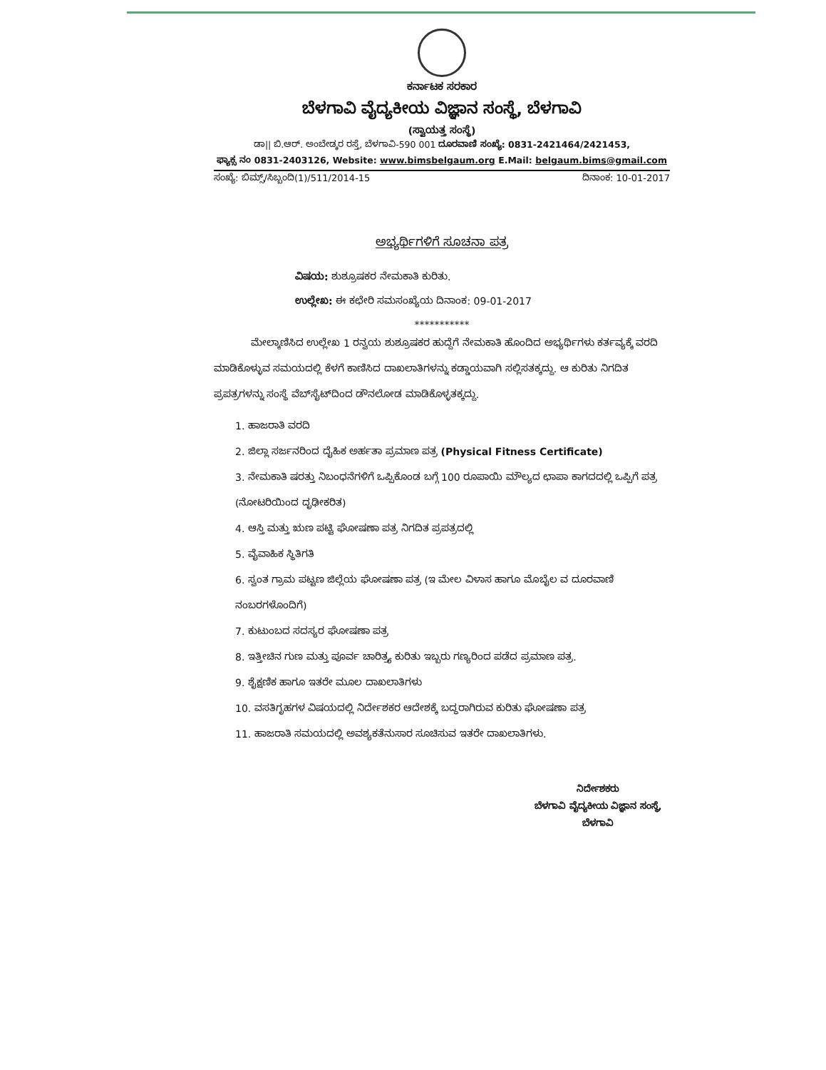ಕರ್ನಾಟಕ ಸರಕಾರ
ಬೆಳಗಾವಿ ವೈದ್ಯಕೀಯ ವಿಜ್ಞಾನ ಸಂಸ್ಥೆ, ಬೆಳಗಾವಿ
(ಸ್ವಾಯತ್ತ ಸಂಸ್ಥೆ)
ಡಾ|| ಬಿ.ಆರ್. ಅಂಬೇಡ್ಕರ ರಸ್ತೆ, ಬೆಳಗಾವಿ-590 001 ದೂರವಾಣಿ ಸಂಖ್ಯೆ: 0831-2421464/2421453,
ಫ್ಯಾಕ್ಸ ನಂ 0831-2403126, Website: www.bimsbelgaum.org E.Mail: belgaum.bims@gmail.com
ಸಂಖ್ಯೆ: ಬಿಮ್ಸ್/ಸಿಬ್ಬಂದಿ(1)/511/2014-15 ದಿನಾಂಕ: 10-01-2017
ಅಭ್ಯರ್ಥಿಗಳಿಗೆ ಸೂಚನಾ ಪತ್ರ
ವಿಷಯ: ಶುಶ್ರೂಷಕರ ನೇಮಕಾತಿ ಕುರಿತು.
ಉಲ್ಲೇಖ: ಈ ಕಛೇರಿ ಸಮಸಂಖ್ಯೆಯ ದಿನಾಂಕ: 09-01-2017
***********
ಮೇಲ್ಕಾಣಿಸಿದ ಉಲ್ಲೇಖ 1 ರನ್ವಯ ಶುಶ್ರೂಷಕರ ಹುದ್ದೆಗೆ ನೇಮಕಾತಿ ಹೊಂದಿದ ಅಭ್ಯರ್ಥಿಗಳು ಕರ್ತವ್ಯಕ್ಕೆ ವರದಿ ಮಾಡಿಕೊಳ್ಳುವ ಸಮಯದಲ್ಲಿ ಕೆಳಗೆ ಕಾಣಿಸಿದ ದಾಖಲಾತಿಗಳನ್ನು ಕಡ್ಡಾಯವಾಗಿ ಸಲ್ಲಿಸತಕ್ಕದ್ದು. ಆ ಕುರಿತು ನಿಗದಿತ ಪ್ರಪತ್ರಗಳನ್ನು ಸಂಸ್ಥೆ ವೆಬ್‌ಸೈಟ್‌ದಿಂದ ಡೌನಲೋಡ ಮಾಡಿಕೊಳ್ಳತಕ್ಕದ್ದು.
1. ಹಾಜರಾತಿ ವರದಿ
2. ಜಿಲ್ಲಾ ಸರ್ಜನರಿಂದ ದೈಹಿಕ ಅರ್ಹತಾ ಪ್ರಮಾಣ ಪತ್ರ (Physical Fitness Certificate)
3. ನೇಮಕಾತಿ ಷರತ್ತು ನಿಬಂಧನೆಗಳಿಗೆ ಒಪ್ಪಿಕೊಂಡ ಬಗ್ಗೆ 100 ರೂಪಾಯಿ ಮೌಲ್ಯದ ಛಾಪಾ ಕಾಗದದಲ್ಲಿ ಒಪ್ಪಿಗೆ ಪತ್ರ (ನೋಟರಿಯಿಂದ ದೃಢೀಕರಿತ)
4. ಆಸ್ತಿ ಮತ್ತು ಋಣ ಪಟ್ಟಿ ಘೋಷಣಾ ಪತ್ರ ನಿಗದಿತ ಪ್ರಪತ್ರದಲ್ಲಿ
5. ವೈವಾಹಿಕ ಸ್ಥಿತಿಗತಿ
6. ಸ್ವಂತ ಗ್ರಾಮ ಪಟ್ಟಣ ಜಿಲ್ಲೆಯ ಘೋಷಣಾ ಪತ್ರ (ಇ ಮೇಲ ವಿಳಾಸ ಹಾಗೂ ಮೊಬೈಲ ವ ದೂರವಾಣಿ ನಂಬರಗಳೊಂದಿಗೆ)
7. ಕುಟುಂಬದ ಸದಸ್ಯರ ಘೋಷಣಾ ಪತ್ರ
8. ಇತ್ತೀಚಿನ ಗುಣ ಮತ್ತು ಪೂರ್ವ ಚಾರಿತ್ರ್ಯ ಕುರಿತು ಇಬ್ಬರು ಗಣ್ಯರಿಂದ ಪಡೆದ ಪ್ರಮಾಣ ಪತ್ರ.
9. ಶೈಕ್ಷಣಿಕ ಹಾಗೂ ಇತರೇ ಮೂಲ ದಾಖಲಾತಿಗಳು
10. ವಸತಿಗೃಹಗಳ ವಿಷಯದಲ್ಲಿ ನಿರ್ದೇಶಕರ ಆದೇಶಕ್ಕೆ ಬದ್ಧರಾಗಿರುವ ಕುರಿತು ಘೋಷಣಾ ಪತ್ರ
11. ಹಾಜರಾತಿ ಸಮಯದಲ್ಲಿ ಅವಶ್ಯಕತೆನುಸಾರ ಸೂಚಿಸುವ ಇತರೇ ದಾಖಲಾತಿಗಳು.
ನಿರ್ದೇಶಕರು
ಬೆಳಗಾವಿ ವೈದ್ಯಕೀಯ ವಿಜ್ಞಾನ ಸಂಸ್ಥೆ,
ಬೆಳಗಾವಿ